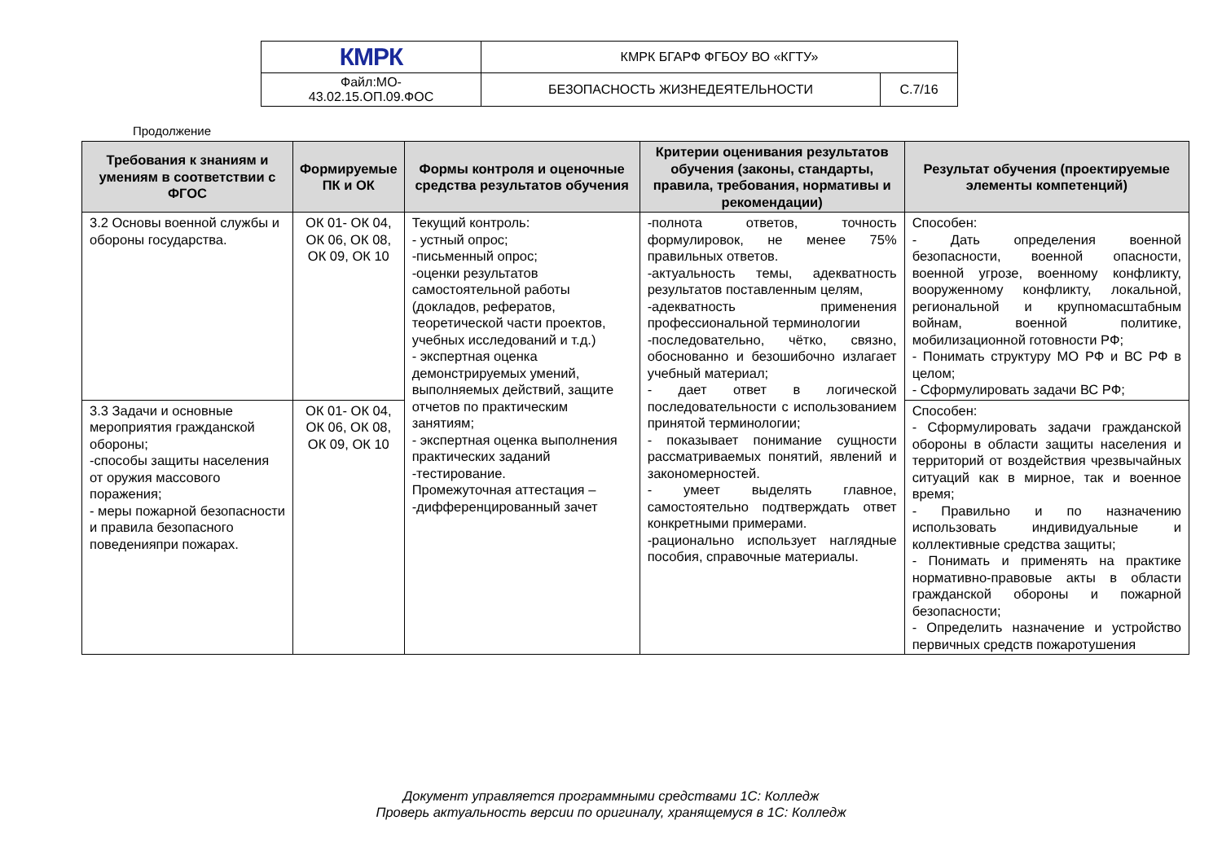| КМРК | КМРК БГАРФ ФГБОУ ВО «КГТУ» | |
| Файл:МО- 43.02.15.ОП.09.ФОС | БЕЗОПАСНОСТЬ ЖИЗНЕДЕЯТЕЛЬНОСТИ | С.7/16 |
Продолжение
| Требования к знаниям и умениям в соответствии с ФГОС | Формируемые ПК и ОК | Формы контроля и оценочные средства результатов обучения | Критерии оценивания результатов обучения (законы, стандарты, правила, требования, нормативы и рекомендации) | Результат обучения (проектируемые элементы компетенций) |
| --- | --- | --- | --- | --- |
| 3.2 Основы военной службы и обороны государства. | ОК 01- ОК 04, ОК 06, ОК 08, ОК 09, ОК 10 | Текущий контроль: - устный опрос; -письменный опрос; -оценки результатов самостоятельной работы (докладов, рефератов, теоретической части проектов, учебных исследований и т.д.) - экспертная оценка демонстрируемых умений, выполняемых действий, защите отчетов по практическим занятиям; - экспертная оценка выполнения практических заданий -тестирование. Промежуточная аттестация – -дифференцированный зачет | -полнота ответов, точность формулировок, не менее 75% правильных ответов. -актуальность темы, адекватность результатов поставленным целям, -адекватность применения профессиональной терминологии -последовательно, чётко, связно, обоснованно и безошибочно излагает учебный материал; - дает ответ в логической последовательности с использованием принятой терминологии; - показывает понимание сущности рассматриваемых понятий, явлений и закономерностей. - умеет выделять главное, самостоятельно подтверждать ответ конкретными примерами. -рационально использует наглядные пособия, справочные материалы. | Способен: - Дать определения военной безопасности, военной опасности, военной угрозе, военному конфликту, вооруженному конфликту, локальной, региональной и крупномасштабным войнам, военной политике, мобилизационной готовности РФ; - Понимать структуру МО РФ и ВС РФ в целом; - Сформулировать задачи ВС РФ; |
| 3.3 Задачи и основные мероприятия гражданской обороны; -способы защиты населения от оружия массового поражения; - меры пожарной безопасности и правила безопасного поведенияпри пожарах. | ОК 01- ОК 04, ОК 06, ОК 08, ОК 09, ОК 10 | | | Способен: - Сформулировать задачи гражданской обороны в области защиты населения и территорий от воздействия чрезвычайных ситуаций как в мирное, так и военное время; - Правильно и по назначению использовать индивидуальные и коллективные средства защиты; - Понимать и применять на практике нормативно-правовые акты в области гражданской обороны и пожарной безопасности; - Определить назначение и устройство первичных средств пожаротушения |
Документ управляется программными средствами 1С: Колледж
Проверь актуальность версии по оригиналу, хранящемуся в 1С: Колледж